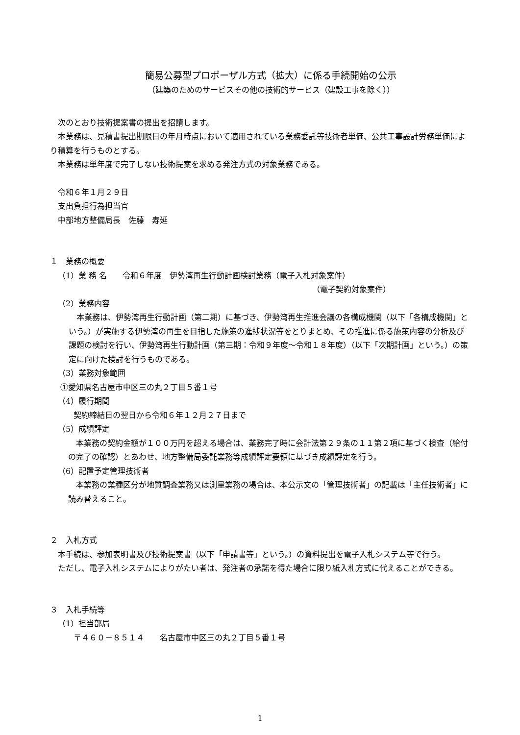簡易公募型プロポーザル方式（拡大）に係る手続開始の公示
（建築のためのサービスその他の技術的サービス（建設工事を除く））
次のとおり技術提案書の提出を招請します。
本業務は、見積書提出期限日の年月時点において適用されている業務委託等技術者単価、公共工事設計労務単価により積算を行うものとする。
本業務は単年度で完了しない技術提案を求める発注方式の対象業務である。
令和６年１月２９日
支出負担行為担当官
中部地方整備局長　佐藤　寿延
１　業務の概要
（1）業 務 名　　令和６年度　伊勢湾再生行動計画検討業務（電子入札対象案件）
（電子契約対象案件）
（2）業務内容
本業務は、伊勢湾再生行動計画（第二期）に基づき、伊勢湾再生推進会議の各構成機関（以下「各構成機関」という。）が実施する伊勢湾の再生を目指した施策の進捗状況等をとりまとめ、その推進に係る施策内容の分析及び課題の検討を行い、伊勢湾再生行動計画（第三期：令和９年度～令和１８年度）（以下「次期計画」という。）の策定に向けた検討を行うものである。
（3）業務対象範囲
①愛知県名古屋市中区三の丸２丁目５番１号
（4）履行期間
契約締結日の翌日から令和６年１２月２７日まで
（5）成績評定
本業務の契約金額が１００万円を超える場合は、業務完了時に会計法第２９条の１１第２項に基づく検査（給付の完了の確認）とあわせ、地方整備局委託業務等成績評定要領に基づき成績評定を行う。
（6）配置予定管理技術者
本業務の業種区分が地質調査業務又は測量業務の場合は、本公示文の「管理技術者」の記載は「主任技術者」に読み替えること。
２　入札方式
本手続は、参加表明書及び技術提案書（以下「申請書等」という。）の資料提出を電子入札システム等で行う。
ただし、電子入札システムによりがたい者は、発注者の承諾を得た場合に限り紙入札方式に代えることができる。
３　入札手続等
（1）担当部局
〒４６０－８５１４　　名古屋市中区三の丸２丁目５番１号
1